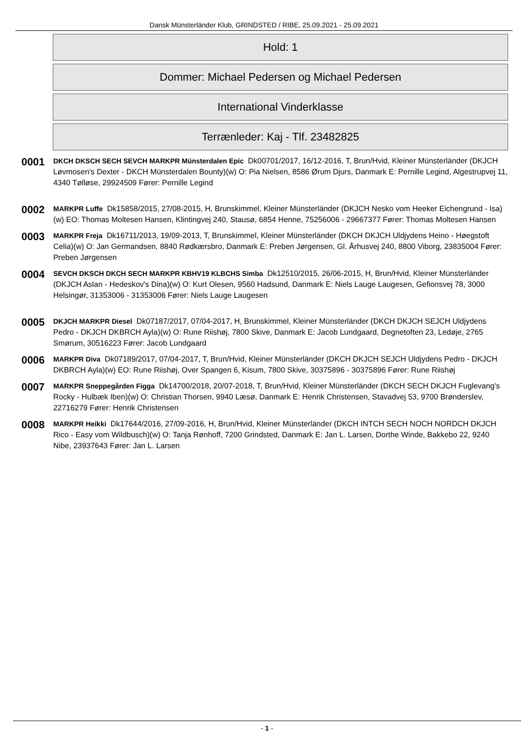Dansk Münsterländer Klub, GRINDSTED / RIBE, 25.09.2021 - 25.09.2021
Hold: 1
Dommer: Michael Pedersen og Michael Pedersen
International Vinderklasse
Terrænleder: Kaj - Tlf. 23482825
0001
DKCH DKSCH SECH SEVCH MARKPR Münsterdalen Epic Dk00701/2017, 16/12-2016, T, Brun/Hvid, Kleiner Münsterländer (DKJCH Løvmosen's Dexter - DKCH Münsterdalen Bounty)(w) O: Pia Nielsen, 8586 Ørum Djurs, Danmark E: Pernille Legind, Algestrupvej 11, 4340 Tølløse, 29924509 Fører: Pernille Legind
0002
MARKPR Luffe Dk15858/2015, 27/08-2015, H, Brunskimmel, Kleiner Münsterländer (DKJCH Nesko vom Heeker Eichengrund - Isa)(w) EO: Thomas Moltesen Hansen, Klintingvej 240, Stausø, 6854 Henne, 75256006 - 29667377 Fører: Thomas Moltesen Hansen
0003
MARKPR Freja Dk16711/2013, 19/09-2013, T, Brunskimmel, Kleiner Münsterländer (DKCH DKJCH Uldjydens Heino - Høegstoft Celia)(w) O: Jan Germandsen, 8840 Rødkærsbro, Danmark E: Preben Jørgensen, Gl. Århusvej 240, 8800 Viborg, 23835004 Fører: Preben Jørgensen
0004
SEVCH DKSCH DKCH SECH MARKPR KBHV19 KLBCHS Simba Dk12510/2015, 26/06-2015, H, Brun/Hvid, Kleiner Münsterländer (DKJCH Aslan - Hedeskov's Dina)(w) O: Kurt Olesen, 9560 Hadsund, Danmark E: Niels Lauge Laugesen, Gefionsvej 78, 3000 Helsingør, 31353006 - 31353006 Fører: Niels Lauge Laugesen
0005
DKJCH MARKPR Diesel Dk07187/2017, 07/04-2017, H, Brunskimmel, Kleiner Münsterländer (DKCH DKJCH SEJCH Uldjydens Pedro - DKJCH DKBRCH Ayla)(w) O: Rune Riishøj, 7800 Skive, Danmark E: Jacob Lundgaard, Degnetoften 23, Ledøje, 2765 Smørum, 30516223 Fører: Jacob Lundgaard
0006
MARKPR Diva Dk07189/2017, 07/04-2017, T, Brun/Hvid, Kleiner Münsterländer (DKCH DKJCH SEJCH Uldjydens Pedro - DKJCH DKBRCH Ayla)(w) EO: Rune Riishøj, Over Spangen 6, Kisum, 7800 Skive, 30375896 - 30375896 Fører: Rune Riishøj
0007
MARKPR Sneppegården Figga Dk14700/2018, 20/07-2018, T, Brun/Hvid, Kleiner Münsterländer (DKCH SECH DKJCH Fuglevang's Rocky - Hulbæk Iben)(w) O: Christian Thorsen, 9940 Læsø, Danmark E: Henrik Christensen, Stavadvej 53, 9700 Brønderslev, 22716279 Fører: Henrik Christensen
0008
MARKPR Heikki Dk17644/2016, 27/09-2016, H, Brun/Hvid, Kleiner Münsterländer (DKCH INTCH SECH NOCH NORDCH DKJCH Rico - Easy vom Wildbusch)(w) O: Tanja Rønhoff, 7200 Grindsted, Danmark E: Jan L. Larsen, Dorthe Winde, Bakkebo 22, 9240 Nibe, 23937643 Fører: Jan L. Larsen
- 1 -